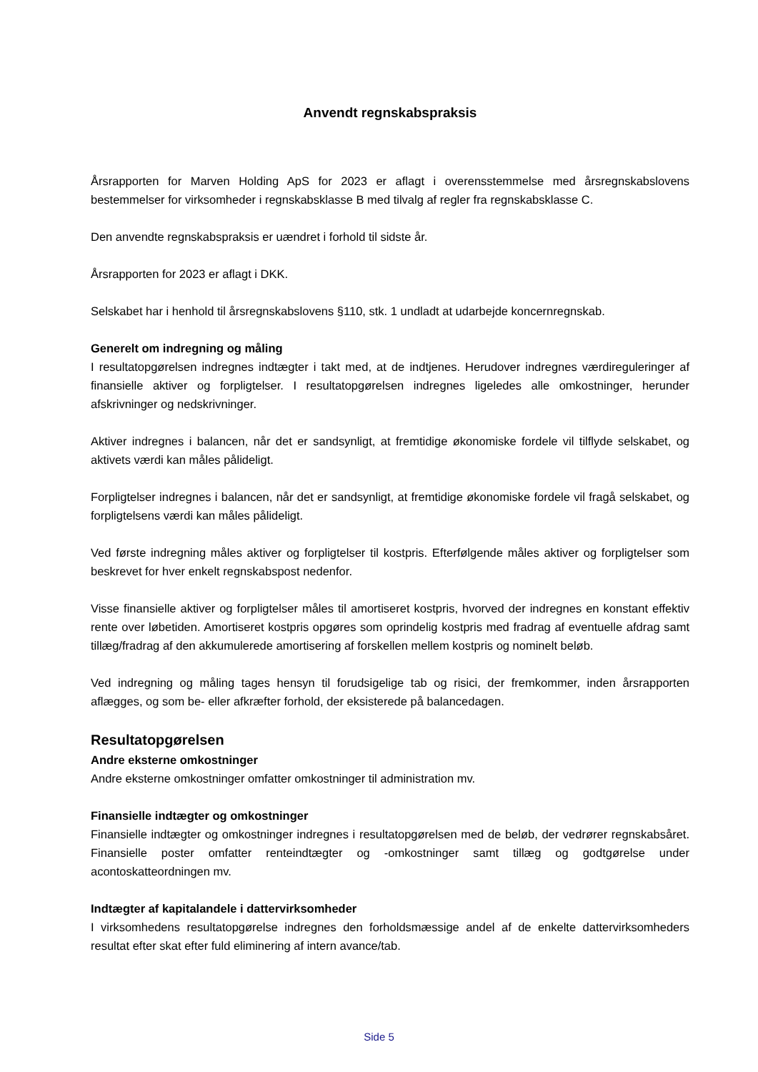Anvendt regnskabspraksis
Årsrapporten for Marven Holding ApS for 2023 er aflagt i overensstemmelse med årsregnskabslovens bestemmelser for virksomheder i regnskabsklasse B med tilvalg af regler fra regnskabsklasse C.
Den anvendte regnskabspraksis er uændret i forhold til sidste år.
Årsrapporten for 2023 er aflagt i DKK.
Selskabet har i henhold til årsregnskabslovens §110, stk. 1 undladt at udarbejde koncernregnskab.
Generelt om indregning og måling
I resultatopgørelsen indregnes indtægter i takt med, at de indtjenes. Herudover indregnes værdireguleringer af finansielle aktiver og forpligtelser. I resultatopgørelsen indregnes ligeledes alle omkostninger, herunder afskrivninger og nedskrivninger.
Aktiver indregnes i balancen, når det er sandsynligt, at fremtidige økonomiske fordele vil tilflyde selskabet, og aktivets værdi kan måles pålideligt.
Forpligtelser indregnes i balancen, når det er sandsynligt, at fremtidige økonomiske fordele vil fragå selskabet, og forpligtelsens værdi kan måles pålideligt.
Ved første indregning måles aktiver og forpligtelser til kostpris. Efterfølgende måles aktiver og forpligtelser som beskrevet for hver enkelt regnskabspost nedenfor.
Visse finansielle aktiver og forpligtelser måles til amortiseret kostpris, hvorved der indregnes en konstant effektiv rente over løbetiden. Amortiseret kostpris opgøres som oprindelig kostpris med fradrag af eventuelle afdrag samt tillæg/fradrag af den akkumulerede amortisering af forskellen mellem kostpris og nominelt beløb.
Ved indregning og måling tages hensyn til forudsigelige tab og risici, der fremkommer, inden årsrapporten aflægges, og som be- eller afkræfter forhold, der eksisterede på balancedagen.
Resultatopgørelsen
Andre eksterne omkostninger
Andre eksterne omkostninger omfatter omkostninger til administration mv.
Finansielle indtægter og omkostninger
Finansielle indtægter og omkostninger indregnes i resultatopgørelsen med de beløb, der vedrører regnskabsåret. Finansielle poster omfatter renteindtægter og -omkostninger samt tillæg og godtgørelse under acontoskatteordningen mv.
Indtægter af kapitalandele i dattervirksomheder
I virksomhedens resultatopgørelse indregnes den forholdsmæssige andel af de enkelte dattervirksomheders resultat efter skat efter fuld eliminering af intern avance/tab.
Side 5